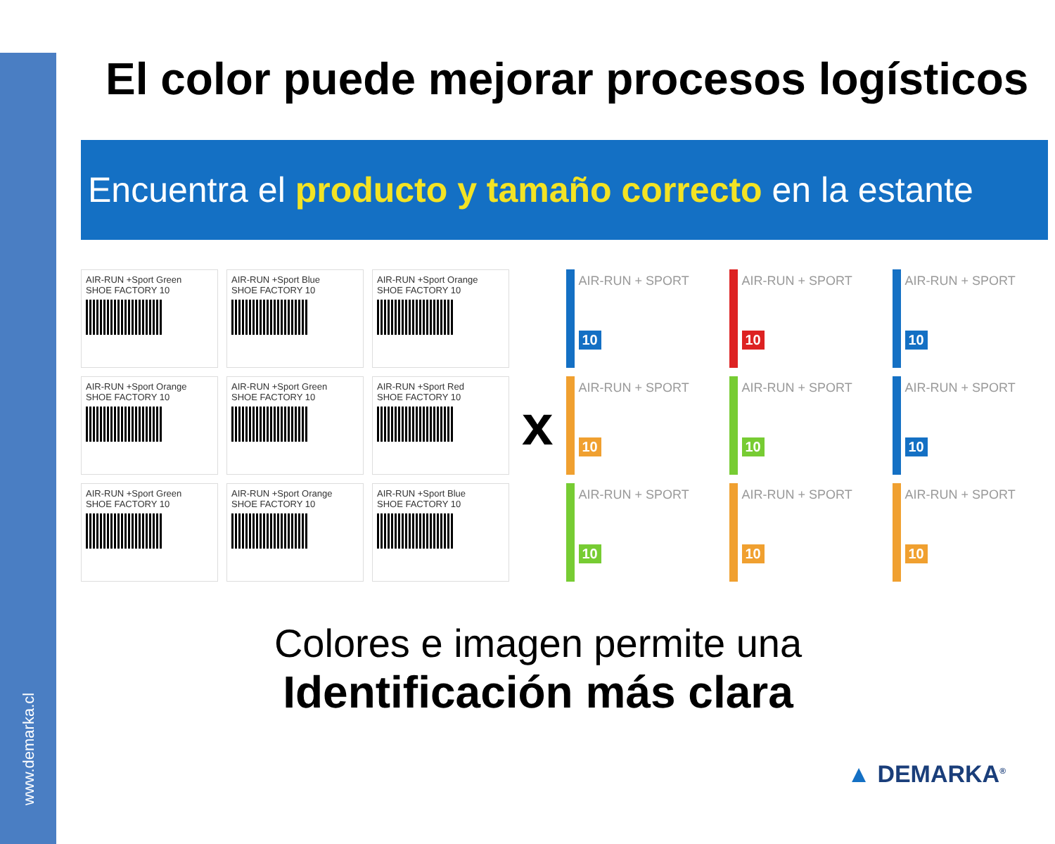www.demarka.cl
El color puede mejorar procesos logísticos
Encuentra el producto y tamaño correcto en la estante
AIR-RUN +Sport Green
SHOE FACTORY 10
AIR-RUN +Sport Blue
SHOE FACTORY 10
AIR-RUN +Sport Orange
SHOE FACTORY 10
AIR-RUN +Sport Orange
SHOE FACTORY 10
AIR-RUN +Sport Green
SHOE FACTORY 10
AIR-RUN +Sport Red
SHOE FACTORY 10
AIR-RUN +Sport Green
SHOE FACTORY 10
AIR-RUN +Sport Orange
SHOE FACTORY 10
AIR-RUN +Sport Blue
SHOE FACTORY 10
x
AIR-RUN + SPORT
10
AIR-RUN + SPORT
10
AIR-RUN + SPORT
10
AIR-RUN + SPORT
10
AIR-RUN + SPORT
10
AIR-RUN + SPORT
10
AIR-RUN + SPORT
10
AIR-RUN + SPORT
10
AIR-RUN + SPORT
10
Colores e imagen permite una
Identificación más clara
▲ DEMARKA<sup>®</sup>